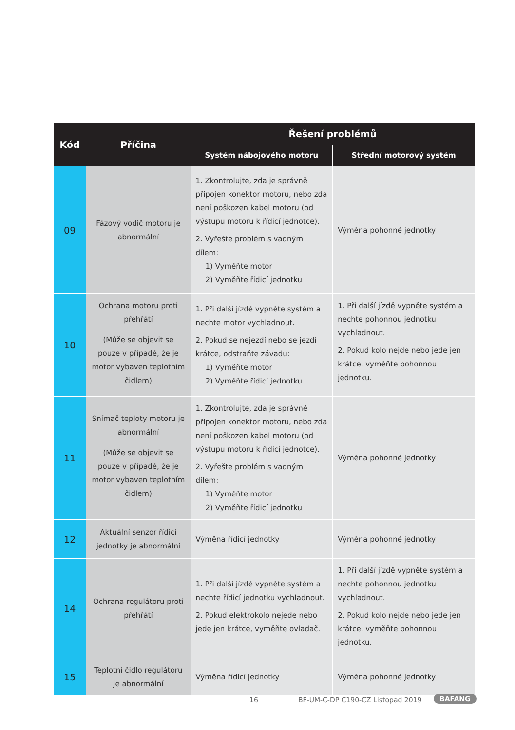| Kód | Příčina | Řešení problémů | |
| --- | --- | --- | --- |
| | | Systém nábojového motoru | Střední motorový systém |
| 09 | Fázový vodič motoru je abnormální | 1. Zkontrolujte, zda je správně připojen konektor motoru, nebo zda není poškozen kabel motoru (od výstupu motoru k řídicí jednotce). 2. Vyřešte problém s vadným dílem: 1) Vyměňte motor 2) Vyměňte řídicí jednotku | Výměna pohonné jednotky |
| 10 | Ochrana motoru proti přehřátí (Může se objevit se pouze v případě, že je motor vybaven teplotním čidlem) | 1. Při další jízdě vypněte systém a nechte motor vychladnout. 2. Pokud se nejezdí nebo se jezdí krátce, odstraňte závadu: 1) Vyměňte motor 2) Vyměňte řídicí jednotku | 1. Při další jízdě vypněte systém a nechte pohonnou jednotku vychladnout. 2. Pokud kolo nejde nebo jede jen krátce, vyměňte pohonnou jednotku. |
| 11 | Snímač teploty motoru je abnormální (Může se objevit se pouze v případě, že je motor vybaven teplotním čidlem) | 1. Zkontrolujte, zda je správně připojen konektor motoru, nebo zda není poškozen kabel motoru (od výstupu motoru k řídicí jednotce). 2. Vyřešte problém s vadným dílem: 1) Vyměňte motor 2) Vyměňte řídicí jednotku | Výměna pohonné jednotky |
| 12 | Aktuální senzor řídicí jednotky je abnormální | Výměna řídicí jednotky | Výměna pohonné jednotky |
| 14 | Ochrana regulátoru proti přehřátí | 1. Při další jízdě vypněte systém a nechte řídicí jednotku vychladnout. 2. Pokud elektrokolo nejede nebo jede jen krátce, vyměňte ovladač. | 1. Při další jízdě vypněte systém a nechte pohonnou jednotku vychladnout. 2. Pokud kolo nejde nebo jede jen krátce, vyměňte pohonnou jednotku. |
| 15 | Teplotní čidlo regulátoru je abnormální | Výměna řídicí jednotky | Výměna pohonné jednotky |
16 BF-UM-C-DP C190-CZ Listopad 2019 BAFANG